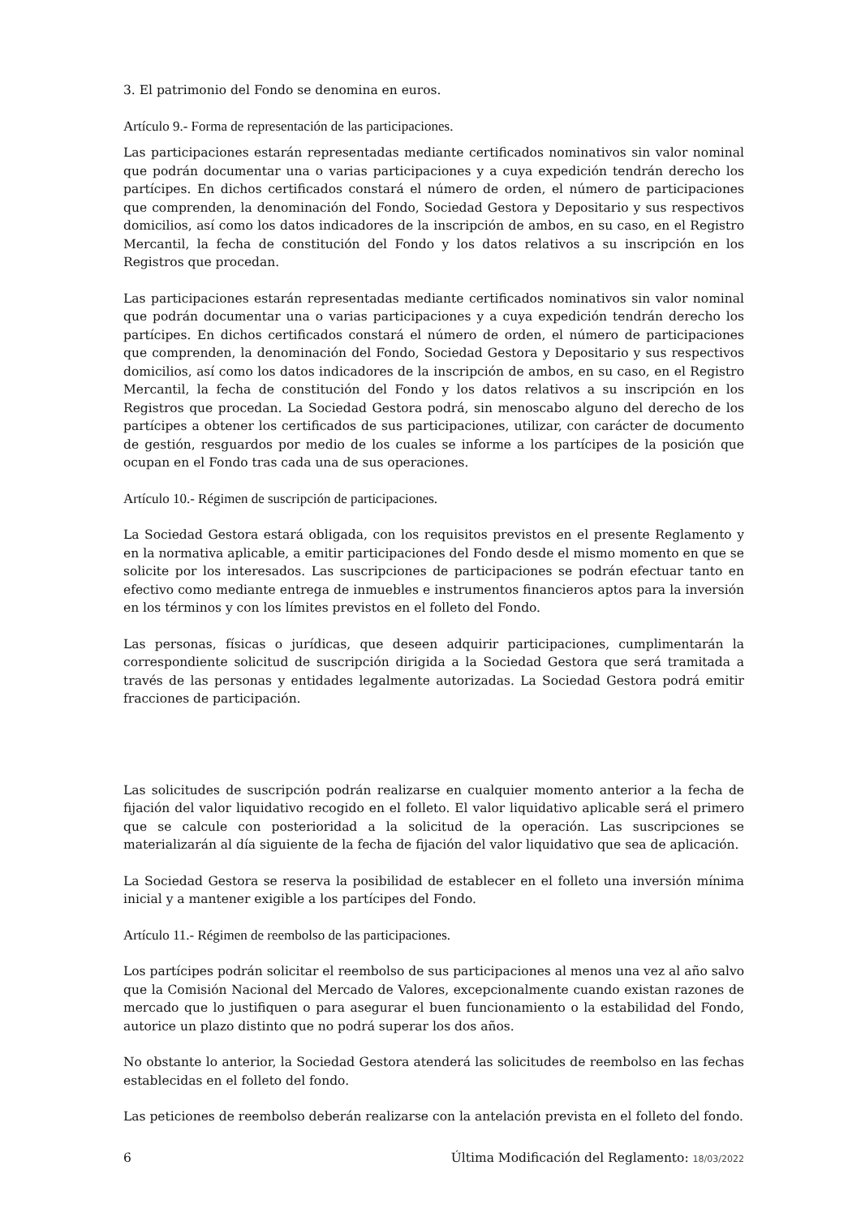3. El patrimonio del Fondo se denomina en euros.
Artículo 9.- Forma de representación de las participaciones.
Las participaciones estarán representadas mediante certificados nominativos sin valor nominal que podrán documentar una o varias participaciones y a cuya expedición tendrán derecho los partícipes. En dichos certificados constará el número de orden, el número de participaciones que comprenden, la denominación del Fondo, Sociedad Gestora y Depositario y sus respectivos domicilios, así como los datos indicadores de la inscripción de ambos, en su caso, en el Registro Mercantil, la fecha de constitución del Fondo y los datos relativos a su inscripción en los Registros que procedan.
Las participaciones estarán representadas mediante certificados nominativos sin valor nominal que podrán documentar una o varias participaciones y a cuya expedición tendrán derecho los partícipes. En dichos certificados constará el número de orden, el número de participaciones que comprenden, la denominación del Fondo, Sociedad Gestora y Depositario y sus respectivos domicilios, así como los datos indicadores de la inscripción de ambos, en su caso, en el Registro Mercantil, la fecha de constitución del Fondo y los datos relativos a su inscripción en los Registros que procedan. La Sociedad Gestora podrá, sin menoscabo alguno del derecho de los partícipes a obtener los certificados de sus participaciones, utilizar, con carácter de documento de gestión, resguardos por medio de los cuales se informe a los partícipes de la posición que ocupan en el Fondo tras cada una de sus operaciones.
Artículo 10.- Régimen de suscripción de participaciones.
La Sociedad Gestora estará obligada, con los requisitos previstos en el presente Reglamento y en la normativa aplicable, a emitir participaciones del Fondo desde el mismo momento en que se solicite por los interesados. Las suscripciones de participaciones se podrán efectuar tanto en efectivo como mediante entrega de inmuebles e instrumentos financieros aptos para la inversión en los términos y con los límites previstos en el folleto del Fondo.
Las personas, físicas o jurídicas, que deseen adquirir participaciones, cumplimentarán la correspondiente solicitud de suscripción dirigida a la Sociedad Gestora que será tramitada a través de las personas y entidades legalmente autorizadas. La Sociedad Gestora podrá emitir fracciones de participación.
Las solicitudes de suscripción podrán realizarse en cualquier momento anterior a la fecha de fijación del valor liquidativo recogido en el folleto. El valor liquidativo aplicable será el primero que se calcule con posterioridad a la solicitud de la operación. Las suscripciones se materializarán al día siguiente de la fecha de fijación del valor liquidativo que sea de aplicación.
La Sociedad Gestora se reserva la posibilidad de establecer en el folleto una inversión mínima inicial y a mantener exigible a los partícipes del Fondo.
Artículo 11.- Régimen de reembolso de las participaciones.
Los partícipes podrán solicitar el reembolso de sus participaciones al menos una vez al año salvo que la Comisión Nacional del Mercado de Valores, excepcionalmente cuando existan razones de mercado que lo justifiquen o para asegurar el buen funcionamiento o la estabilidad del Fondo, autorice un plazo distinto que no podrá superar los dos años.
No obstante lo anterior, la Sociedad Gestora atenderá las solicitudes de reembolso en las fechas establecidas en el folleto del fondo.
Las peticiones de reembolso deberán realizarse con la antelación prevista en el folleto del fondo.
6 Última Modificación del Reglamento: 18/03/2022